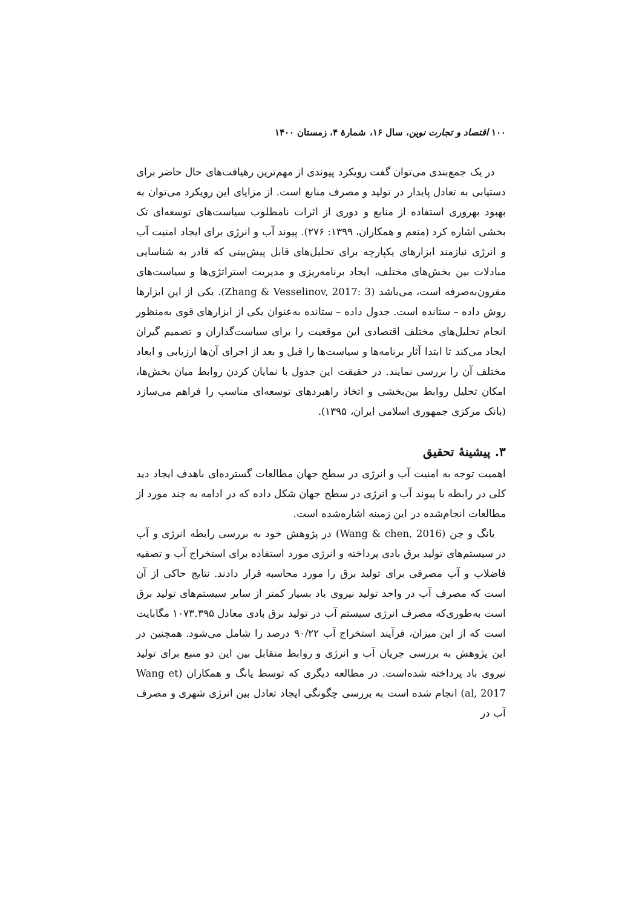۱۰۰ اقتصاد و تجارت نوین، سال ۱۶، شمارهٔ ۴، زمستان ۱۴۰۰
در یک جمع‌بندی می‌توان گفت رویکرد پیوندی از مهم‌ترین رهیافت‌های حال حاضر برای دستیابی به تعادل پایدار در تولید و مصرف منابع است. از مزایای این رویکرد می‌توان به بهبود بهروری استفاده از منابع و دوری از اثرات نامطلوب سیاست‌های توسعه‌ای تک بخشی اشاره کرد (منعم و همکاران، ۱۳۹۹: ۲۷۶). پیوند آب و انرژی برای ایجاد امنیت آب و انرژی نیازمند ابزارهای یکپارچه برای تحلیل‌های قابل پیش‌بینی که قادر به شناسایی مبادلات بین بخش‌های مختلف، ایجاد برنامه‌ریزی و مدیریت استراتژی‌ها و سیاست‌های مقرون‌به‌صرفه است، می‌باشد (Zhang & Vesselinov, 2017: 3). یکی از این ابزارها روش داده – ستانده است. جدول داده – ستانده به‌عنوان یکی از ابزارهای قوی به‌منظور انجام تحلیل‌های مختلف اقتصادی این موقعیت را برای سیاست‌گذاران و تصمیم گیران ایجاد می‌کند تا ابتدا آثار برنامه‌ها و سیاست‌ها را قبل و بعد از اجرای آن‌ها ارزیابی و ابعاد مختلف آن را بررسی نمایند. در حقیقت این جدول با نمایان کردن روابط میان بخش‌ها، امکان تحلیل روابط بین‌بخشی و اتخاذ راهبردهای توسعه‌ای مناسب را فراهم می‌سازد (بانک مرکزی جمهوری اسلامی ایران، ۱۳۹۵).
۳. پیشینهٔ تحقیق
اهمیت توجه به امنیت آب و انرژی در سطح جهان مطالعات گسترده‌ای باهدف ایجاد دید کلی در رابطه با پیوند آب و انرژی در سطح جهان شکل داده که در ادامه به چند مورد از مطالعات انجام‌شده در این زمینه اشاره‌شده است.
یانگ و چن (Wang & chen, 2016) در پژوهش خود به بررسی رابطه انرژی و آب در سیستم‌های تولید برق بادی پرداخته و انرژی مورد استفاده برای استخراج آب و تصفیه فاضلاب و آب مصرفی برای تولید برق را مورد محاسبه قرار دادند. نتایج حاکی از آن است که مصرف آب در واحد تولید نیروی باد بسیار کمتر از سایر سیستم‌های تولید برق است به‌طوری‌که مصرف انرژی سیستم آب در تولید برق بادی معادل ۱۰۷۳.۳۹۵ مگابایت است که از این میزان، فرآیند استخراج آب ۹۰/۲۲ درصد را شامل می‌شود. همچنین در این پژوهش به بررسی جریان آب و انرژی و روابط متقابل بین این دو منبع برای تولید نیروی باد پرداخته شده‌است. در مطالعه دیگری که توسط یانگ و همکاران (Wang et al, 2017) انجام شده است به بررسی چگونگی ایجاد تعادل بین انرژی شهری و مصرف آب در